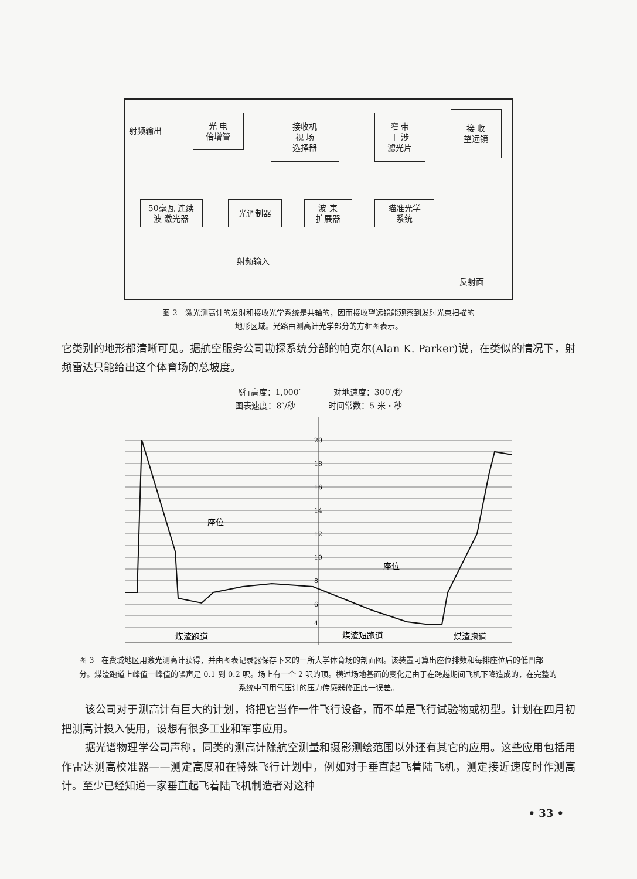射频输出
光 电
倍增管
接收机
视 场
选择器
窄 带
干 涉
滤光片
接 收
望远镜
50毫瓦 连续
波 激光器
光调制器
波 束
扩展器
瞄准光学
系统
射频输入
反射面
图 2　激光测高计的发射和接收光学系统是共轴的，因而接收望远镜能观察到发射光束扫描的
地形区域。光路由测高计光学部分的方框图表示。
它类别的地形都清晰可见。据航空服务公司勘探系统分部的帕克尔(Alan K. Parker)说，在类似的情况下，射频雷达只能给出这个体育场的总坡度。
飞行高度：1,000′　　　　对地速度：300′/秒
图表速度：8″/秒　　　　时间常数：5 米・秒
20'
18'
16'
14'
12'
10'
8'
6'
4'
座位
座位
煤渣跑道
煤渣短跑道
煤渣跑道
图 3　在费城地区用激光测高计获得，并由图表记录器保存下来的一所大学体育场的剖面图。该装置可算出座位排数和每排座位后的低凹部分。煤渣跑道上峰值一峰值的噪声是 0.1 到 0.2 呎。场上有一个 2 呎的顶。横过场地基面的变化是由于在跨越期间飞机下降造成的，在完整的
系统中可用气压计的压力传感器修正此一误差。
该公司对于测高计有巨大的计划，将把它当作一件飞行设备，而不单是飞行试验物或初型。计划在四月初把测高计投入使用，设想有很多工业和军事应用。
据光谱物理学公司声称，同类的测高计除航空测量和摄影测绘范围以外还有其它的应用。这些应用包括用作雷达测高校准器——测定高度和在特殊飞行计划中，例如对于垂直起飞着陆飞机，测定接近速度时作测高计。至少已经知道一家垂直起飞着陆飞机制造者对这种
• 33 •